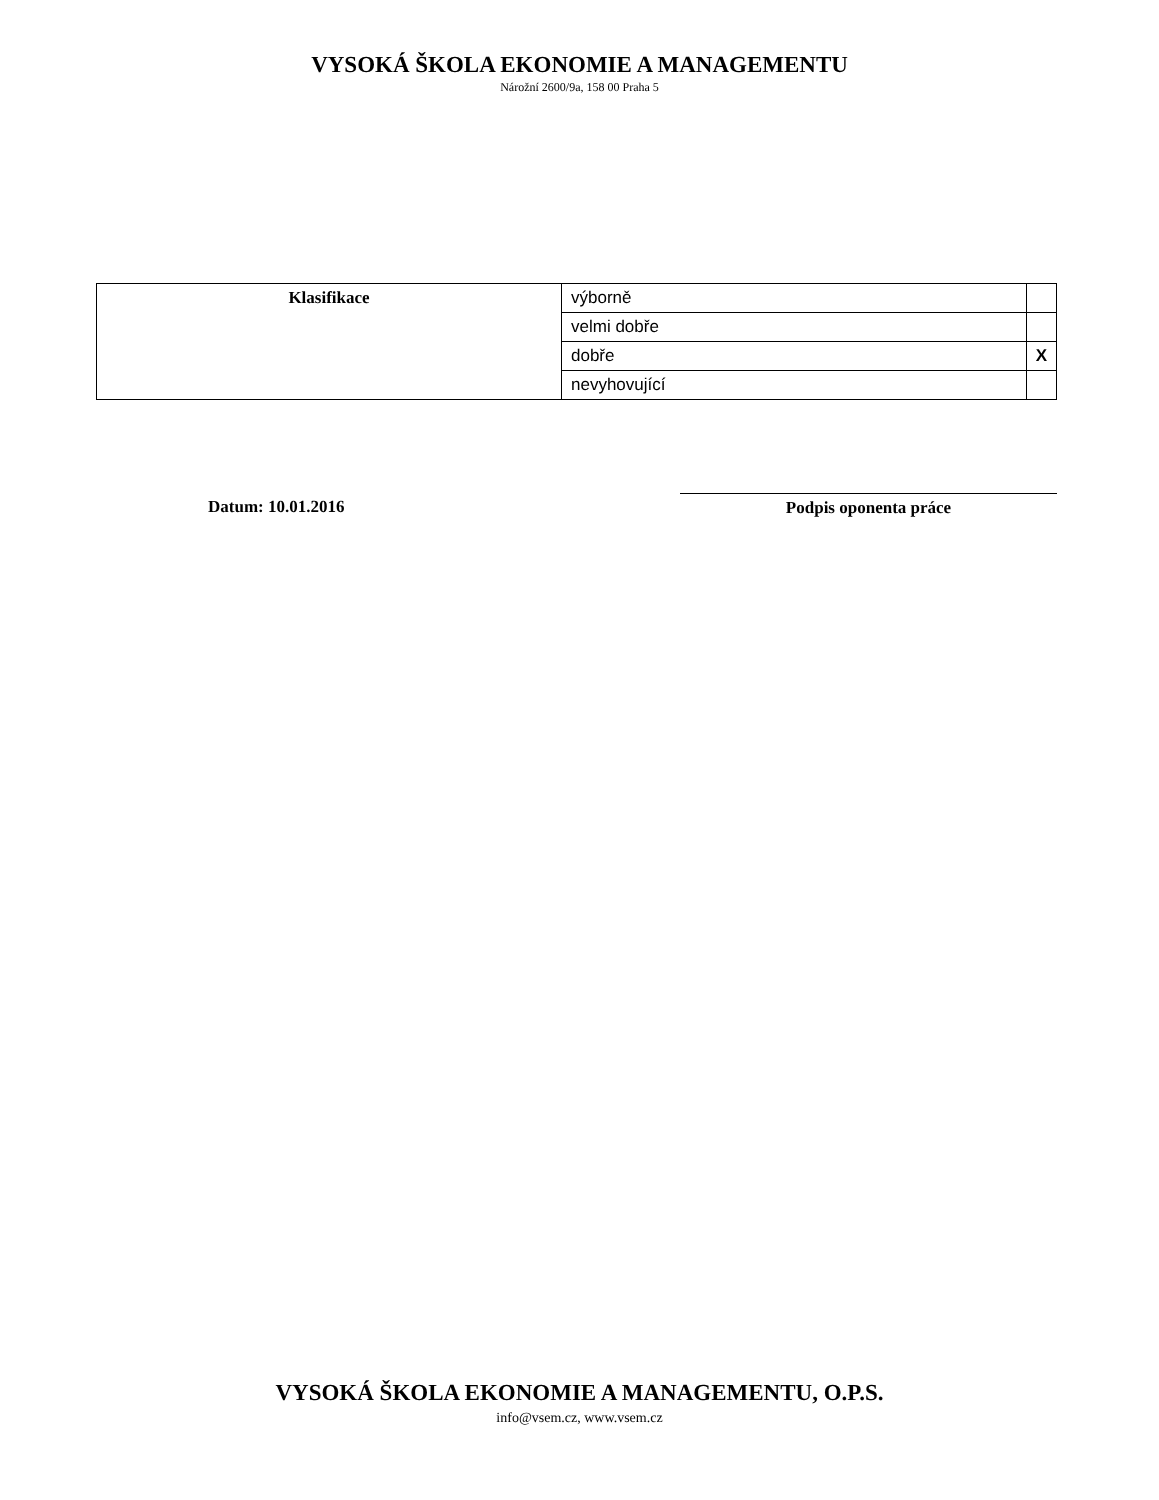VYSOKÁ ŠKOLA EKONOMIE A MANAGEMENTU
Nárožní 2600/9a, 158 00 Praha 5
| Klasifikace | výborně | |
| | velmi dobře | |
| | dobře | X |
| | nevyhovující | |
Datum: 10.01.2016
Podpis oponenta práce
VYSOKÁ ŠKOLA EKONOMIE A MANAGEMENTU, O.P.S.
info@vsem.cz, www.vsem.cz